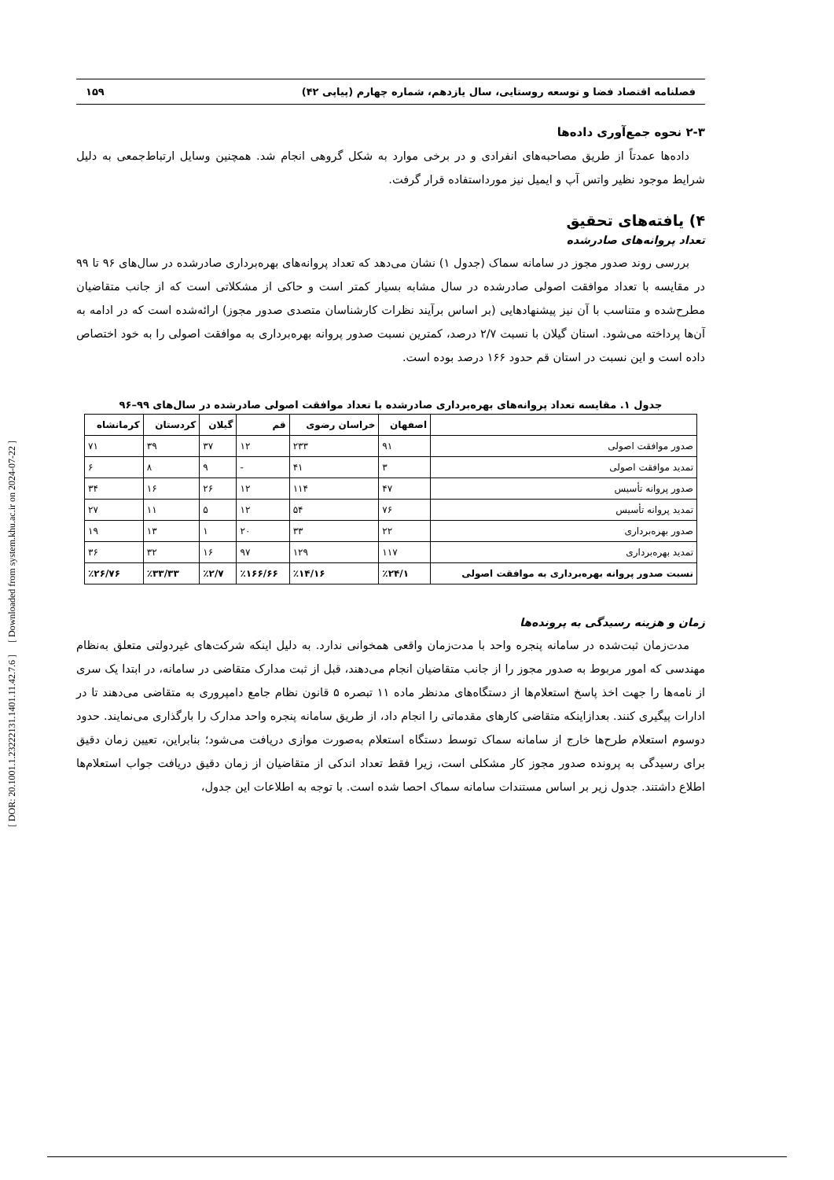[ DOR: 20.1001.1.23222131.1401.11.42.7.6 ] [ Downloaded from system.khu.ac.ir on 2024-07-22 ]
فصلنامه اقتصاد فضا و توسعه روستایی، سال یازدهم، شماره چهارم (پیاپی ۴۲) ۱۵۹
۲-۳ نحوه جمع‌آوری داده‌ها
داده‌ها عمدتاً از طریق مصاحبه‌های انفرادی و در برخی موارد به شکل گروهی انجام شد. همچنین وسایل ارتباط‌جمعی به دلیل شرایط موجود نظیر واتس آپ و ایمیل نیز مورداستفاده قرار گرفت.
۴) یافته‌های تحقیق
تعداد پروانه‌های صادرشده
بررسی روند صدور مجوز در سامانه سماک (جدول ۱) نشان می‌دهد که تعداد پروانه‌های بهره‌برداری صادرشده در سال‌های ۹۶ تا ۹۹ در مقایسه با تعداد موافقت اصولی صادرشده در سال مشابه بسیار کمتر است و حاکی از مشکلاتی است که از جانب متقاضیان مطرح‌شده و متناسب با آن نیز پیشنهادهایی (بر اساس برآیند نظرات کارشناسان متصدی صدور مجوز) ارائه‌شده است که در ادامه به آن‌ها پرداخته می‌شود. استان گیلان با نسبت ۲/۷ درصد، کمترین نسبت صدور پروانه بهره‌برداری به موافقت اصولی را به خود اختصاص داده است و این نسبت در استان قم حدود ۱۶۶ درصد بوده است.
جدول ۱. مقایسه تعداد پروانه‌های بهره‌برداری صادرشده با تعداد موافقت اصولی صادرشده در سال‌های ۹۹–۹۶
| | اصفهان | خراسان رضوی | قم | گیلان | کردستان | کرمانشاه |
| --- | --- | --- | --- | --- | --- | --- |
| صدور موافقت اصولی | ۹۱ | ۲۳۳ | ۱۲ | ۳۷ | ۳۹ | ۷۱ |
| تمدید موافقت اصولی | ۳ | ۴۱ | - | ۹ | ۸ | ۶ |
| صدور پروانه تأسیس | ۴۷ | ۱۱۴ | ۱۲ | ۲۶ | ۱۶ | ۳۴ |
| تمدید پروانه تأسیس | ۷۶ | ۵۴ | ۱۲ | ۵ | ۱۱ | ۲۷ |
| صدور بهره‌برداری | ۲۲ | ۳۳ | ۲۰ | ۱ | ۱۳ | ۱۹ |
| تمدید بهره‌برداری | ۱۱۷ | ۱۲۹ | ۹۷ | ۱۶ | ۳۲ | ۳۶ |
| نسبت صدور پروانه بهره‌برداری به موافقت اصولی | ٪۲۴/۱ | ٪۱۴/۱۶ | ٪۱۶۶/۶۶ | ٪۲/۷ | ٪۳۳/۳۳ | ٪۲۶/۷۶ |
زمان و هزینه رسیدگی به پرونده‌ها
مدت‌زمان ثبت‌شده در سامانه پنجره واحد با مدت‌زمان واقعی همخوانی ندارد. به دلیل اینکه شرکت‌های غیردولتی متعلق به‌نظام مهندسی که امور مربوط به صدور مجوز را از جانب متقاضیان انجام می‌دهند، قبل از ثبت مدارک متقاضی در سامانه، در ابتدا یک سری از نامه‌ها را جهت اخذ پاسخ استعلام‌ها از دستگاه‌های مدنظر ماده ۱۱ تبصره ۵ قانون نظام جامع دامپروری به متقاضی می‌دهند تا در ادارات پیگیری کنند. بعدازاینکه متقاضی کارهای مقدماتی را انجام داد، از طریق سامانه پنجره واحد مدارک را بارگذاری می‌نمایند. حدود دوسوم استعلام طرح‌ها خارج از سامانه سماک توسط دستگاه استعلام به‌صورت موازی دریافت می‌شود؛ بنابراین، تعیین زمان دقیق برای رسیدگی به پرونده صدور مجوز کار مشکلی است، زیرا فقط تعداد اندکی از متقاضیان از زمان دقیق دریافت جواب استعلام‌ها اطلاع داشتند. جدول زیر بر اساس مستندات سامانه سماک احصا شده است. با توجه به اطلاعات این جدول،